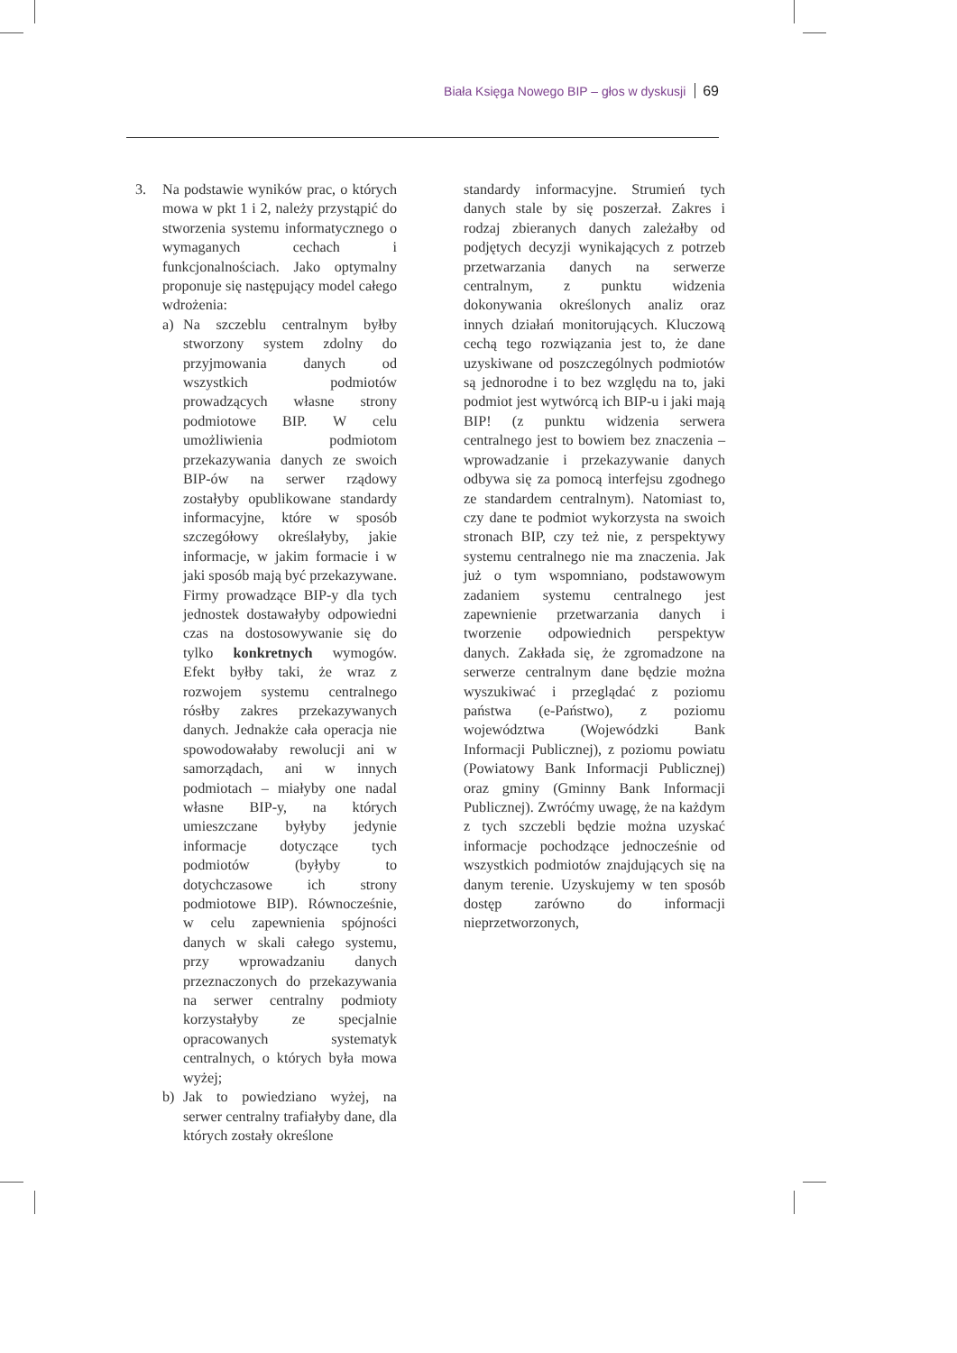Biała Księga Nowego BIP – głos w dyskusji 69
3. Na podstawie wyników prac, o których mowa w pkt 1 i 2, należy przystąpić do stworzenia systemu informatycznego o wymaganych cechach i funkcjonalnościach. Jako optymalny proponuje się następujący model całego wdrożenia:
a) Na szczeblu centralnym byłby stworzony system zdolny do przyjmowania danych od wszystkich podmiotów prowadzących własne strony podmiotowe BIP. W celu umożliwienia podmiotom przekazywania danych ze swoich BIP-ów na serwer rządowy zostałyby opublikowane standardy informacyjne, które w sposób szczegółowy określałyby, jakie informacje, w jakim formacie i w jaki sposób mają być przekazywane. Firmy prowadzące BIP-y dla tych jednostek dostawałyby odpowiedni czas na dostosowywanie się do tylko konkretnych wymogów. Efekt byłby taki, że wraz z rozwojem systemu centralnego rósłby zakres przekazywanych danych. Jednakże cała operacja nie spowodowałaby rewolucji ani w samorządach, ani w innych podmiotach – miałyby one nadal własne BIP-y, na których umieszczane byłyby jedynie informacje dotyczące tych podmiotów (byłyby to dotychczasowe ich strony podmiotowe BIP). Równocześnie, w celu zapewnienia spójności danych w skali całego systemu, przy wprowadzaniu danych przeznaczonych do przekazywania na serwer centralny podmioty korzystałyby ze specjalnie opracowanych systematyk centralnych, o których była mowa wyżej;
b) Jak to powiedziano wyżej, na serwer centralny trafiałyby dane, dla których zostały określone
standardy informacyjne. Strumień tych danych stale by się poszerzał. Zakres i rodzaj zbieranych danych zależałby od podjętych decyzji wynikających z potrzeb przetwarzania danych na serwerze centralnym, z punktu widzenia dokonywania określonych analiz oraz innych działań monitorujących. Kluczową cechą tego rozwiązania jest to, że dane uzyskiwane od poszczególnych podmiotów są jednorodne i to bez względu na to, jaki podmiot jest wytwórcą ich BIP-u i jaki mają BIP! (z punktu widzenia serwera centralnego jest to bowiem bez znaczenia – wprowadzanie i przekazywanie danych odbywa się za pomocą interfejsu zgodnego ze standardem centralnym). Natomiast to, czy dane te podmiot wykorzysta na swoich stronach BIP, czy też nie, z perspektywy systemu centralnego nie ma znaczenia. Jak już o tym wspomniano, podstawowym zadaniem systemu centralnego jest zapewnienie przetwarzania danych i tworzenie odpowiednich perspektyw danych. Zakłada się, że zgromadzone na serwerze centralnym dane będzie można wyszukiwać i przeglądać z poziomu państwa (e-Państwo), z poziomu województwa (Wojewódzki Bank Informacji Publicznej), z poziomu powiatu (Powiatowy Bank Informacji Publicznej) oraz gminy (Gminny Bank Informacji Publicznej). Zwróćmy uwagę, że na każdym z tych szczebli będzie można uzyskać informacje pochodzące jednocześnie od wszystkich podmiotów znajdujących się na danym terenie. Uzyskujemy w ten sposób dostęp zarówno do informacji nieprzetworzonych,